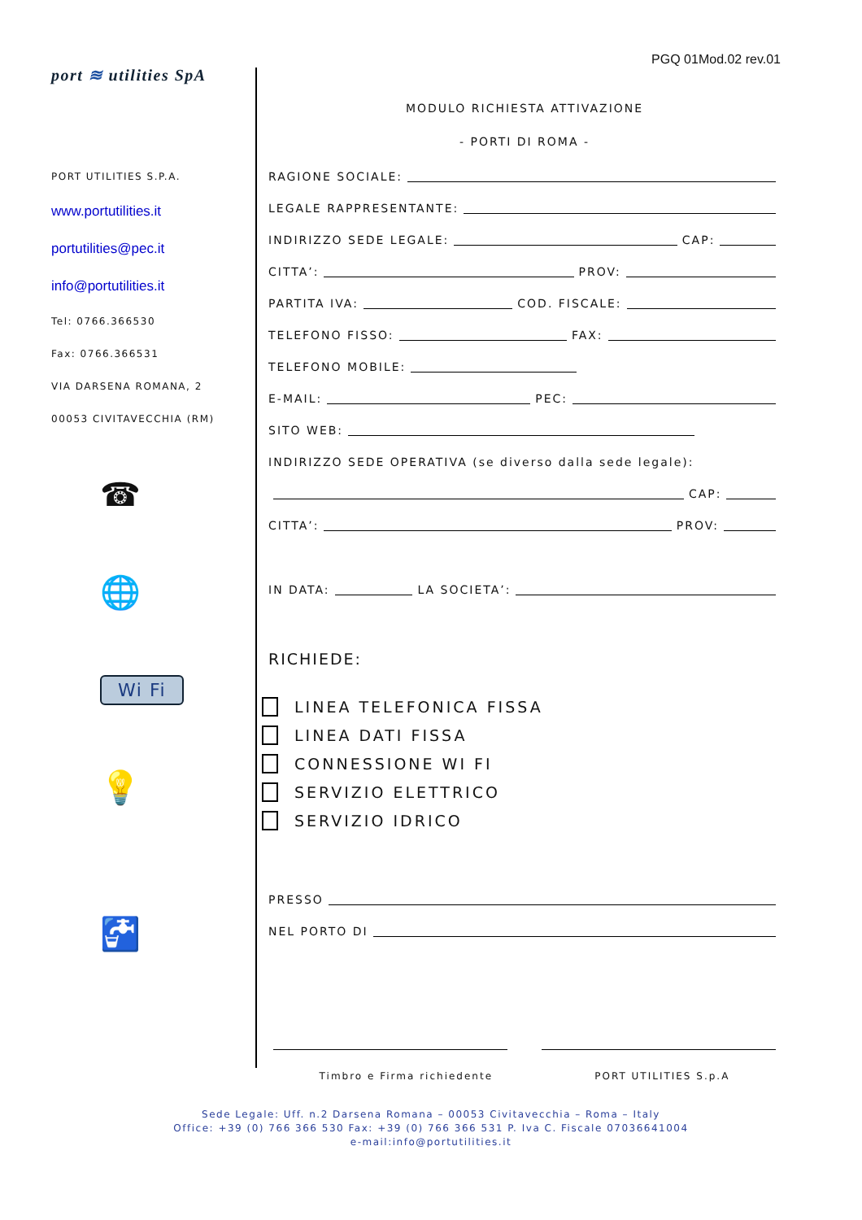PGQ 01Mod.02 rev.01
port ≋ utilities SpA
PORT UTILITIES S.P.A.
www.portutilities.it
portutilities@pec.it
info@portutilities.it
Tel: 0766.366530
Fax: 0766.366531
VIA DARSENA ROMANA, 2
00053 CIVITAVECCHIA (RM)
☎
🌐
Wi Fi
💡
🚰
MODULO RICHIESTA ATTIVAZIONE
- PORTI DI ROMA -
RAGIONE SOCIALE:
LEGALE RAPPRESENTANTE:
INDIRIZZO SEDE LEGALE: CAP:
CITTA’: PROV:
PARTITA IVA: COD. FISCALE:
TELEFONO FISSO: FAX:
TELEFONO MOBILE:
E-MAIL: PEC:
SITO WEB:
INDIRIZZO SEDE OPERATIVA (se diverso dalla sede legale):
CAP:
CITTA’: PROV:
IN DATA: LA SOCIETA’:
RICHIEDE:
LINEA TELEFONICA FISSA
LINEA DATI FISSA
CONNESSIONE WI FI
SERVIZIO ELETTRICO
SERVIZIO IDRICO
PRESSO
NEL PORTO DI
Timbro e Firma richiedente PORT UTILITIES S.p.A
Sede Legale: Uff. n.2 Darsena Romana – 00053 Civitavecchia – Roma – Italy
Office: +39 (0) 766 366 530 Fax: +39 (0) 766 366 531 P. Iva C. Fiscale 07036641004
e-mail:info@portutilities.it